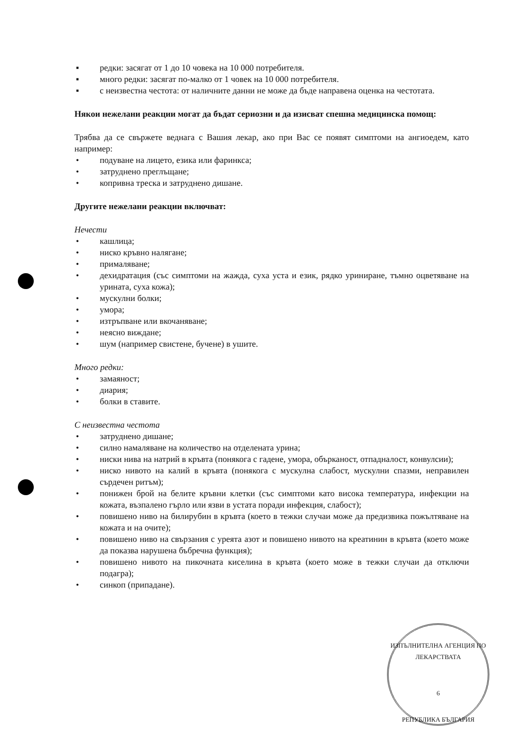▪ редки: засягат от 1 до 10 човека на 10 000 потребителя.
▪ много редки: засягат по-малко от 1 човек на 10 000 потребителя.
▪ с неизвестна честота: от наличните данни не може да бъде направена оценка на честотата.
Някои нежелани реакции могат да бъдат сериозни и да изисват спешна медицинска помощ:
Трябва да се свържете веднага с Вашия лекар, ако при Вас се появят симптоми на ангиоедем, като например:
• подуване на лицето, езика или фаринкса;
• затруднено преглъщане;
• копривна треска и затруднено дишане.
Другите нежелани реакции включват:
Нечести
• кашлица;
• ниско кръвно налягане;
• прималяване;
• дехидратация (със симптоми на жажда, суха уста и език, рядко уриниране, тъмно оцветяване на урината, суха кожа);
• мускулни болки;
• умора;
• изтръпване или вкочаняване;
• неясно виждане;
• шум (например свистене, бучене) в ушите.
Много редки:
• замаяност;
• диария;
• болки в ставите.
С неизвестна честота
• затруднено дишане;
• силно намаляване на количество на отделената урина;
• ниски нива на натрий в кръвта (понякога с гадене, умора, обърканост, отпадналост, конвулсии);
• ниско нивото на калий в кръвта (понякога с мускулна слабост, мускулни спазми, неправилен сърдечен ритъм);
• понижен брой на белите кръвни клетки (със симптоми като висока температура, инфекции на кожата, възпалено гърло или язви в устата поради инфекция, слабост);
• повишено ниво на билирубин в кръвта (което в тежки случаи може да предизвика пожълтяване на кожата и на очите);
• повишено ниво на свързания с уреята азот и повишено нивото на креатинин в кръвта (което може да показва нарушена бъбречна функция);
• повишено нивото на пикочната киселина в кръвта (което може в тежки случаи да отключи подагра);
• синкоп (припадане).
ИЗПЪЛНИТЕЛНА АГЕНЦИЯ ПО ЛЕКАРСТВАТА
6
РЕПУБЛИКА БЪЛГАРИЯ